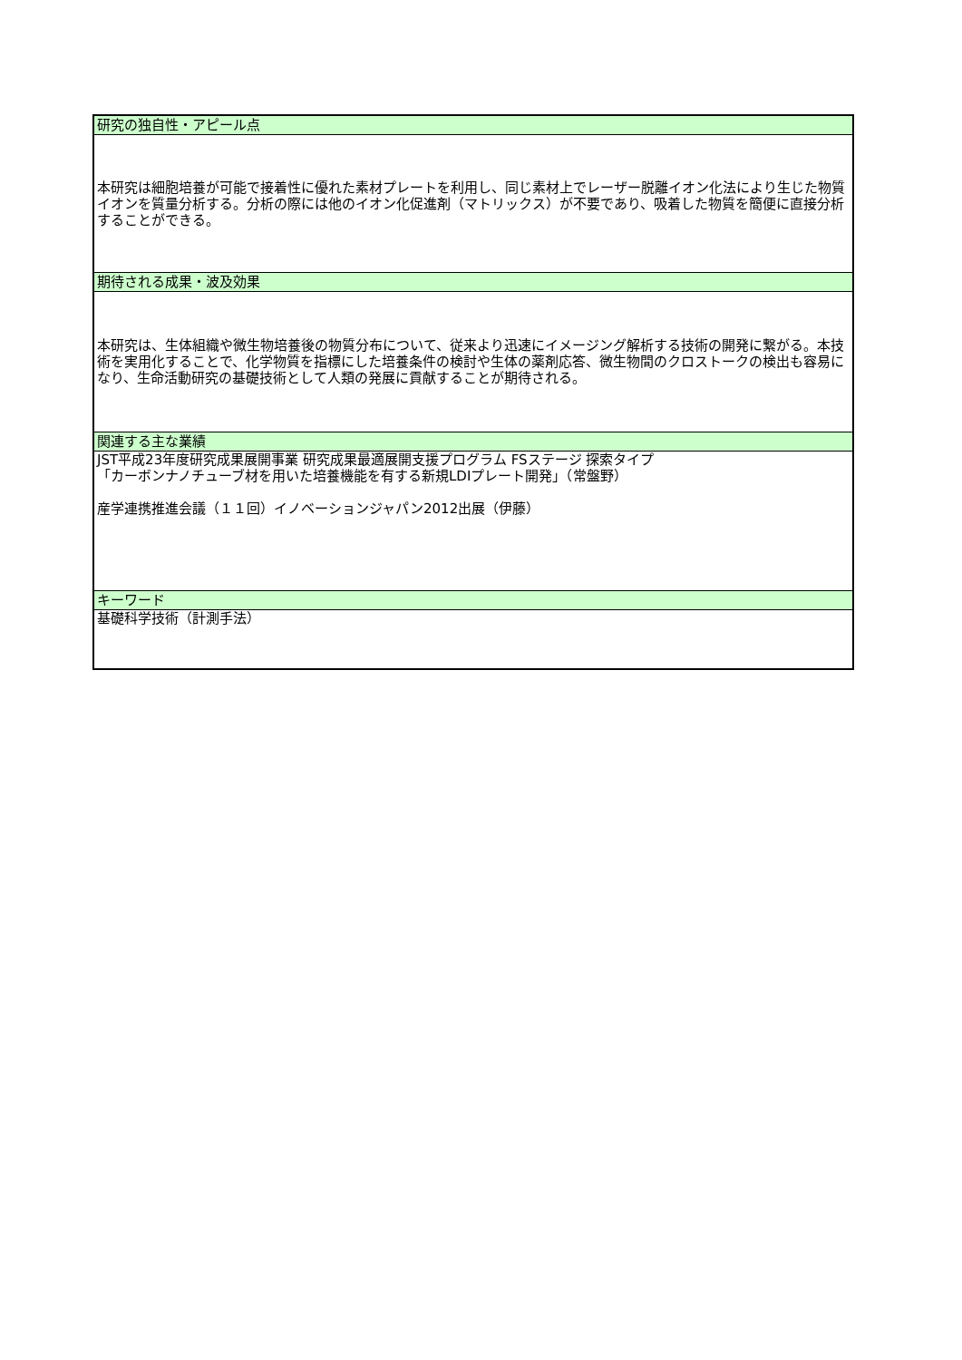| 研究の独自性・アピール点 |
| --- |
| 本研究は細胞培養が可能で接着性に優れた素材プレートを利用し、同じ素材上でレーザー脱離イオン化法により生じた物質イオンを質量分析する。分析の際には他のイオン化促進剤（マトリックス）が不要であり、吸着した物質を簡便に直接分析することができる。 |
| 期待される成果・波及効果 |
| 本研究は、生体組織や微生物培養後の物質分布について、従来より迅速にイメージング解析する技術の開発に繋がる。本技術を実用化することで、化学物質を指標にした培養条件の検討や生体の薬剤応答、微生物間のクロストークの検出も容易になり、生命活動研究の基礎技術として人類の発展に貢献することが期待される。 |
| 関連する主な業績 |
| JST平成23年度研究成果展開事業 研究成果最適展開支援プログラム FSステージ 探索タイプ 「カーボンナノチューブ材を用いた培養機能を有する新規LDIプレート開発」（常盤野） 産学連携推進会議（１１回）イノベーションジャパン2012出展（伊藤） |
| キーワード |
| 基礎科学技術（計測手法） |